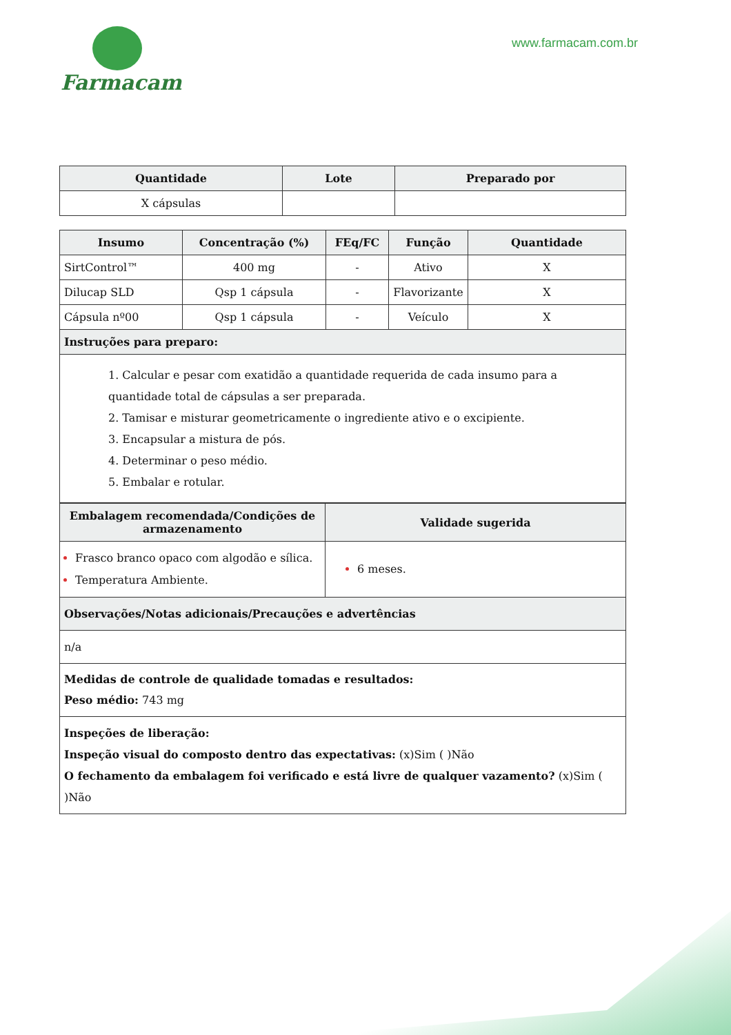Farmacam
www.farmacam.com.br
| Quantidade | Lote | Preparado por |
| --- | --- | --- |
| X cápsulas | | |
| Insumo | Concentração (%) | FEq/FC | Função | Quantidade |
| --- | --- | --- | --- | --- |
| SirtControl™ | 400 mg | - | Ativo | X |
| Dilucap SLD | Qsp 1 cápsula | - | Flavorizante | X |
| Cápsula nº00 | Qsp 1 cápsula | - | Veículo | X |
| Instruções para preparo: | | | | |
| 1. Calcular e pesar com exatidão a quantidade requerida de cada insumo para a quantidade total de cápsulas a ser preparada. 2. Tamisar e misturar geometricamente o ingrediente ativo e o excipiente. 3. Encapsular a mistura de pós. 4. Determinar o peso médio. 5. Embalar e rotular. | | | | |
| Embalagem recomendada/Condições de armazenamento | Validade sugerida |
| --- | --- |
| Frasco branco opaco com algodão e sílica. Temperatura Ambiente. | 6 meses. |
| Observações/Notas adicionais/Precauções e advertências | |
| n/a | |
| Medidas de controle de qualidade tomadas e resultados: Peso médio: 743 mg | |
| Inspeções de liberação: Inspeção visual do composto dentro das expectativas: (x)Sim ( )Não O fechamento da embalagem foi verificado e está livre de qualquer vazamento? (x)Sim ( )Não | |